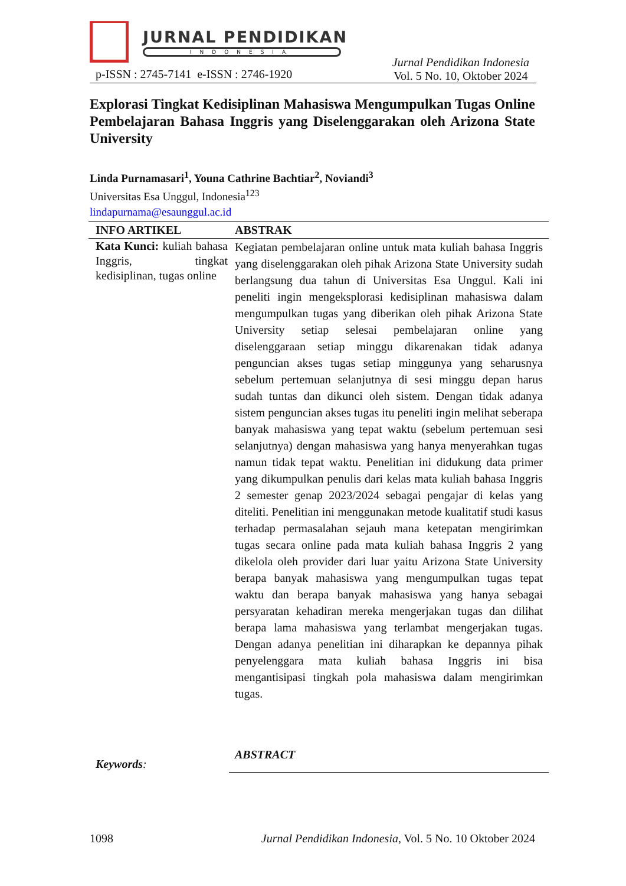JURNAL PENDIDIKAN
INDONESIA
p-ISSN : 2745-7141 e-ISSN : 2746-1920 Jurnal Pendidikan Indonesia
Vol. 5 No. 10, Oktober 2024
Explorasi Tingkat Kedisiplinan Mahasiswa Mengumpulkan Tugas Online Pembelajaran Bahasa Inggris yang Diselenggarakan oleh Arizona State University
Linda Purnamasari<sup>1</sup>, Youna Cathrine Bachtiar<sup>2</sup>, Noviandi<sup>3</sup>
Universitas Esa Unggul, Indonesia<sup>123</sup>
lindapurnama@esaunggul.ac.id
INFO ARTIKEL ABSTRAK
Kata Kunci: kuliah bahasa Inggris, tingkat kedisiplinan, tugas online
Kegiatan pembelajaran online untuk mata kuliah bahasa Inggris yang diselenggarakan oleh pihak Arizona State University sudah berlangsung dua tahun di Universitas Esa Unggul. Kali ini peneliti ingin mengeksplorasi kedisiplinan mahasiswa dalam mengumpulkan tugas yang diberikan oleh pihak Arizona State University setiap selesai pembelajaran online yang diselenggaraan setiap minggu dikarenakan tidak adanya penguncian akses tugas setiap minggunya yang seharusnya sebelum pertemuan selanjutnya di sesi minggu depan harus sudah tuntas dan dikunci oleh sistem. Dengan tidak adanya sistem penguncian akses tugas itu peneliti ingin melihat seberapa banyak mahasiswa yang tepat waktu (sebelum pertemuan sesi selanjutnya) dengan mahasiswa yang hanya menyerahkan tugas namun tidak tepat waktu. Penelitian ini didukung data primer yang dikumpulkan penulis dari kelas mata kuliah bahasa Inggris 2 semester genap 2023/2024 sebagai pengajar di kelas yang diteliti. Penelitian ini menggunakan metode kualitatif studi kasus terhadap permasalahan sejauh mana ketepatan mengirimkan tugas secara online pada mata kuliah bahasa Inggris 2 yang dikelola oleh provider dari luar yaitu Arizona State University berapa banyak mahasiswa yang mengumpulkan tugas tepat waktu dan berapa banyak mahasiswa yang hanya sebagai persyaratan kehadiran mereka mengerjakan tugas dan dilihat berapa lama mahasiswa yang terlambat mengerjakan tugas. Dengan adanya penelitian ini diharapkan ke depannya pihak penyelenggara mata kuliah bahasa Inggris ini bisa mengantisipasi tingkah pola mahasiswa dalam mengirimkan tugas.
Keywords:
ABSTRACT
1098 Jurnal Pendidikan Indonesia, Vol. 5 No. 10 Oktober 2024